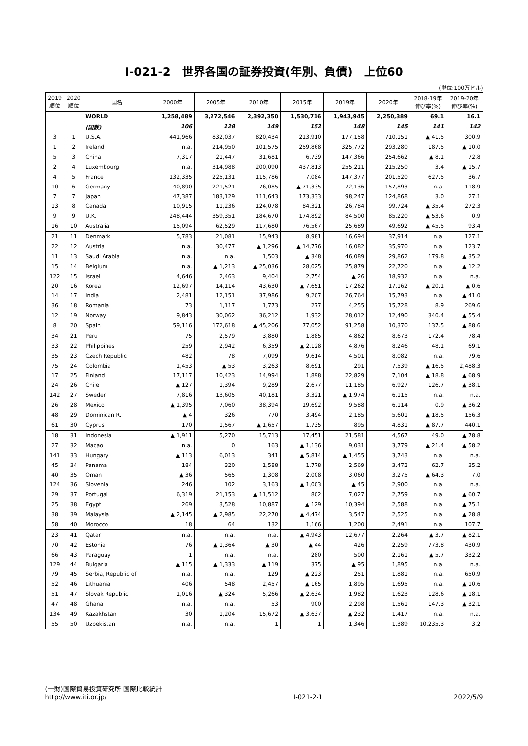Ⅰ-021-2　世界各国の証券投資(年別、負債)　上位60
(単位:100万ドル)
| 2019 順位 | 2020 順位 | 国名 | 2000年 | 2005年 | 2010年 | 2015年 | 2019年 | 2020年 | 2018-19年 伸び率(%) | 2019-20年 伸び率(%) |
| --- | --- | --- | --- | --- | --- | --- | --- | --- | --- | --- |
| | | WORLD | 1,258,489 | 3,272,546 | 2,392,350 | 1,530,716 | 1,943,945 | 2,250,389 | 69.1 | 16.1 |
| | | (国数) | 106 | 128 | 149 | 152 | 148 | 145 | 141 | 142 |
| 3 | 1 | U.S.A. | 441,966 | 832,037 | 820,434 | 213,910 | 177,158 | 710,151 | ▲ 41.5 | 300.9 |
| 1 | 2 | Ireland | n.a. | 214,950 | 101,575 | 259,868 | 325,772 | 293,280 | 187.5 | ▲ 10.0 |
| 5 | 3 | China | 7,317 | 21,447 | 31,681 | 6,739 | 147,366 | 254,662 | ▲ 8.1 | 72.8 |
| 2 | 4 | Luxembourg | n.a. | 314,988 | 200,090 | 437,813 | 255,211 | 215,250 | 3.4 | ▲ 15.7 |
| 4 | 5 | France | 132,335 | 225,131 | 115,786 | 7,084 | 147,377 | 201,520 | 627.5 | 36.7 |
| 10 | 6 | Germany | 40,890 | 221,521 | 76,085 | ▲ 71,335 | 72,136 | 157,893 | n.a. | 118.9 |
| 7 | 7 | Japan | 47,387 | 183,129 | 111,643 | 173,333 | 98,247 | 124,868 | 3.0 | 27.1 |
| 13 | 8 | Canada | 10,915 | 11,236 | 124,078 | 84,321 | 26,784 | 99,724 | ▲ 35.4 | 272.3 |
| 9 | 9 | U.K. | 248,444 | 359,351 | 184,670 | 174,892 | 84,500 | 85,220 | ▲ 53.6 | 0.9 |
| 16 | 10 | Australia | 15,094 | 62,529 | 117,680 | 76,567 | 25,689 | 49,692 | ▲ 45.5 | 93.4 |
| 21 | 11 | Denmark | 5,783 | 21,081 | 15,943 | 8,981 | 16,694 | 37,914 | n.a. | 127.1 |
| 22 | 12 | Austria | n.a. | 30,477 | ▲ 1,296 | ▲ 14,776 | 16,082 | 35,970 | n.a. | 123.7 |
| 11 | 13 | Saudi Arabia | n.a. | n.a. | 1,503 | ▲ 348 | 46,089 | 29,862 | 179.8 | ▲ 35.2 |
| 15 | 14 | Belgium | n.a. | ▲ 1,213 | ▲ 25,036 | 28,025 | 25,879 | 22,720 | n.a. | ▲ 12.2 |
| 122 | 15 | Israel | 4,646 | 2,463 | 9,404 | 2,754 | ▲ 26 | 18,932 | n.a. | n.a. |
| 20 | 16 | Korea | 12,697 | 14,114 | 43,630 | ▲ 7,651 | 17,262 | 17,162 | ▲ 20.1 | ▲ 0.6 |
| 14 | 17 | India | 2,481 | 12,151 | 37,986 | 9,207 | 26,764 | 15,793 | n.a. | ▲ 41.0 |
| 36 | 18 | Romania | 73 | 1,117 | 1,773 | 277 | 4,255 | 15,728 | 8.9 | 269.6 |
| 12 | 19 | Norway | 9,843 | 30,062 | 36,212 | 1,932 | 28,012 | 12,490 | 340.4 | ▲ 55.4 |
| 8 | 20 | Spain | 59,116 | 172,618 | ▲ 45,206 | 77,052 | 91,258 | 10,370 | 137.5 | ▲ 88.6 |
| 34 | 21 | Peru | 75 | 2,579 | 3,880 | 1,885 | 4,862 | 8,673 | 172.4 | 78.4 |
| 33 | 22 | Philippines | 259 | 2,942 | 6,359 | ▲ 2,128 | 4,876 | 8,246 | 48.1 | 69.1 |
| 35 | 23 | Czech Republic | 482 | 78 | 7,099 | 9,614 | 4,501 | 8,082 | n.a. | 79.6 |
| 75 | 24 | Colombia | 1,453 | ▲ 53 | 3,263 | 8,691 | 291 | 7,539 | ▲ 16.5 | 2,488.3 |
| 17 | 25 | Finland | 17,117 | 10,423 | 14,994 | 1,898 | 22,829 | 7,104 | ▲ 18.8 | ▲ 68.9 |
| 24 | 26 | Chile | ▲ 127 | 1,394 | 9,289 | 2,677 | 11,185 | 6,927 | 126.7 | ▲ 38.1 |
| 142 | 27 | Sweden | 7,816 | 13,605 | 40,181 | 3,321 | ▲ 1,974 | 6,115 | n.a. | n.a. |
| 26 | 28 | Mexico | ▲ 1,395 | 7,060 | 38,394 | 19,692 | 9,588 | 6,114 | 0.9 | ▲ 36.2 |
| 48 | 29 | Dominican R. | ▲ 4 | 326 | 770 | 3,494 | 2,185 | 5,601 | ▲ 18.5 | 156.3 |
| 61 | 30 | Cyprus | 170 | 1,567 | ▲ 1,657 | 1,735 | 895 | 4,831 | ▲ 87.7 | 440.1 |
| 18 | 31 | Indonesia | ▲ 1,911 | 5,270 | 15,713 | 17,451 | 21,581 | 4,567 | 49.0 | ▲ 78.8 |
| 27 | 32 | Macao | n.a. | 0 | 163 | ▲ 1,136 | 9,031 | 3,779 | ▲ 21.4 | ▲ 58.2 |
| 141 | 33 | Hungary | ▲ 113 | 6,013 | 341 | ▲ 5,814 | ▲ 1,455 | 3,743 | n.a. | n.a. |
| 45 | 34 | Panama | 184 | 320 | 1,588 | 1,778 | 2,569 | 3,472 | 62.7 | 35.2 |
| 40 | 35 | Oman | ▲ 36 | 565 | 1,308 | 2,008 | 3,060 | 3,275 | ▲ 64.3 | 7.0 |
| 124 | 36 | Slovenia | 246 | 102 | 3,163 | ▲ 1,003 | ▲ 45 | 2,900 | n.a. | n.a. |
| 29 | 37 | Portugal | 6,319 | 21,153 | ▲ 11,512 | 802 | 7,027 | 2,759 | n.a. | ▲ 60.7 |
| 25 | 38 | Egypt | 269 | 3,528 | 10,887 | ▲ 129 | 10,394 | 2,588 | n.a. | ▲ 75.1 |
| 38 | 39 | Malaysia | ▲ 2,145 | ▲ 2,985 | 22,270 | ▲ 4,474 | 3,547 | 2,525 | n.a. | ▲ 28.8 |
| 58 | 40 | Morocco | 18 | 64 | 132 | 1,166 | 1,200 | 2,491 | n.a. | 107.7 |
| 23 | 41 | Qatar | n.a. | n.a. | n.a. | ▲ 4,943 | 12,677 | 2,264 | ▲ 3.7 | ▲ 82.1 |
| 70 | 42 | Estonia | 76 | ▲ 1,364 | ▲ 30 | ▲ 44 | 426 | 2,259 | 773.8 | 430.9 |
| 66 | 43 | Paraguay | 1 | n.a. | n.a. | 280 | 500 | 2,161 | ▲ 5.7 | 332.2 |
| 129 | 44 | Bulgaria | ▲ 115 | ▲ 1,333 | ▲ 119 | 375 | ▲ 95 | 1,895 | n.a. | n.a. |
| 79 | 45 | Serbia, Republic of | n.a. | n.a. | 129 | ▲ 223 | 251 | 1,881 | n.a. | 650.9 |
| 52 | 46 | Lithuania | 406 | 548 | 2,457 | ▲ 165 | 1,895 | 1,695 | n.a. | ▲ 10.6 |
| 51 | 47 | Slovak Republic | 1,016 | ▲ 324 | 5,266 | ▲ 2,634 | 1,982 | 1,623 | 128.6 | ▲ 18.1 |
| 47 | 48 | Ghana | n.a. | n.a. | 53 | 900 | 2,298 | 1,561 | 147.3 | ▲ 32.1 |
| 134 | 49 | Kazakhstan | 30 | 1,204 | 15,672 | ▲ 3,637 | ▲ 232 | 1,417 | n.a. | n.a. |
| 55 | 50 | Uzbekistan | n.a. | n.a. | 1 | 1 | 1,346 | 1,389 | 10,235.3 | 3.2 |
(一財)国際貿易投資研究所 国際比較統計
http://www.iti.or.jp/
Ⅰ-021-2-1
2022/5/9